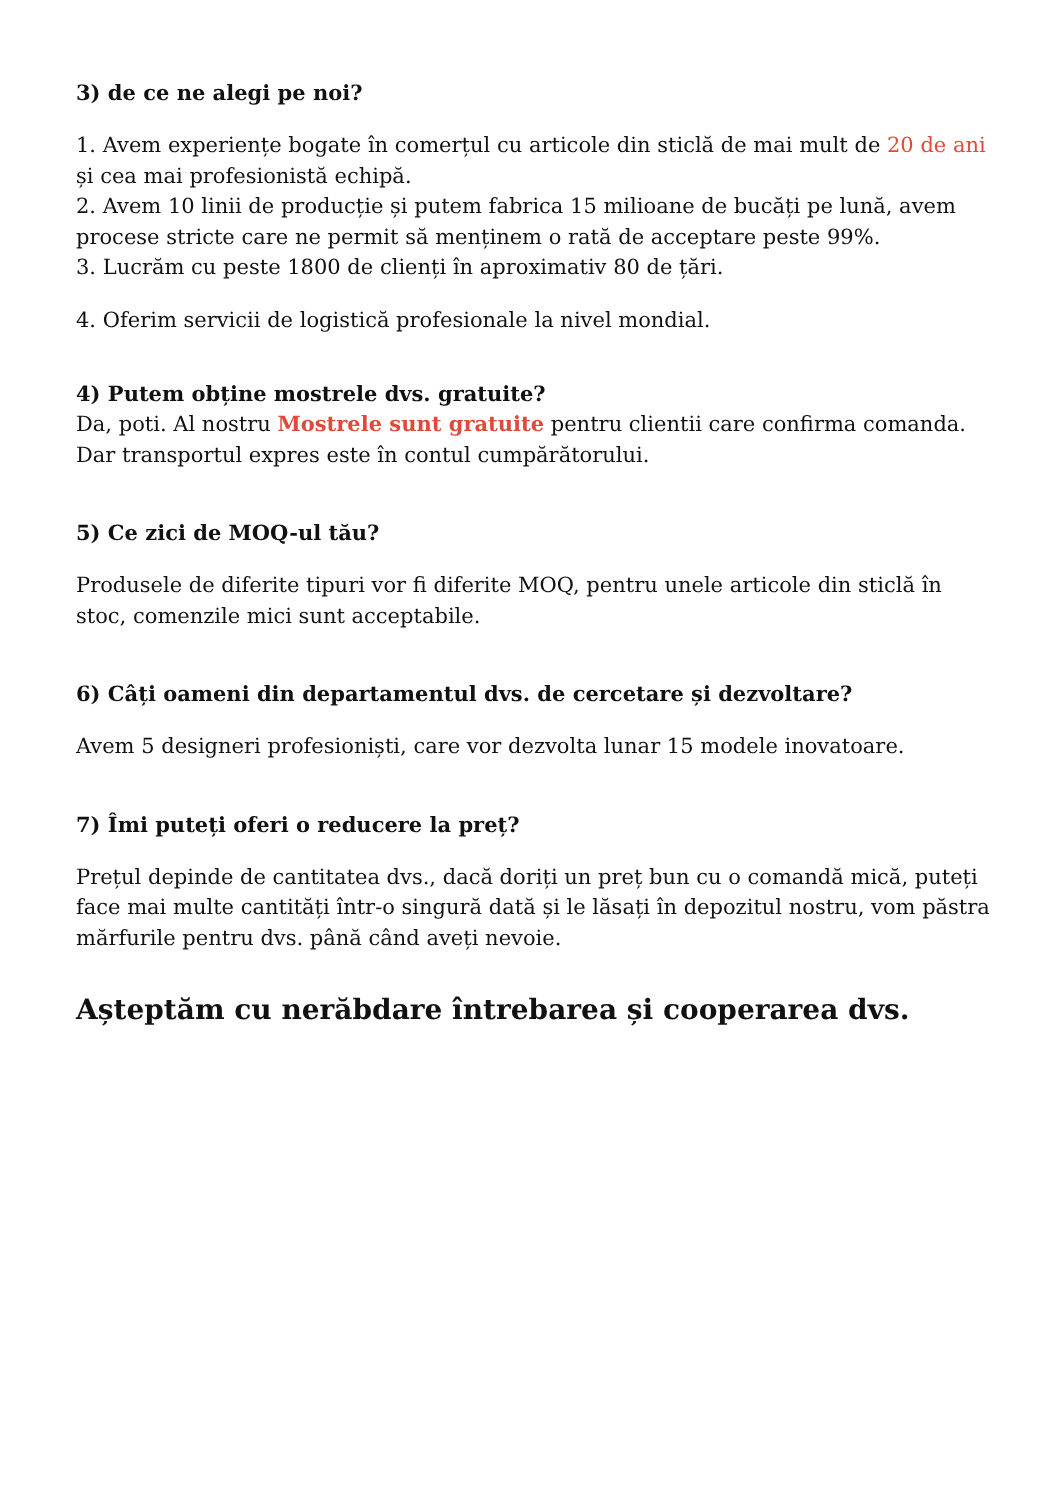3) de ce ne alegi pe noi?
1. Avem experiențe bogate în comerțul cu articole din sticlă de mai mult de 20 de ani și cea mai profesionistă echipă.
2. Avem 10 linii de producție și putem fabrica 15 milioane de bucăți pe lună, avem procese stricte care ne permit să menținem o rată de acceptare peste 99%.
3. Lucrăm cu peste 1800 de clienți în aproximativ 80 de țări.
4. Oferim servicii de logistică profesionale la nivel mondial.
4) Putem obține mostrele dvs. gratuite?
Da, poti. Al nostru Mostrele sunt gratuite pentru clientii care confirma comanda. Dar transportul expres este în contul cumpărătorului.
5) Ce zici de MOQ-ul tău?
Produsele de diferite tipuri vor fi diferite MOQ, pentru unele articole din sticlă în stoc, comenzile mici sunt acceptabile.
6) Câți oameni din departamentul dvs. de cercetare și dezvoltare?
Avem 5 designeri profesioniști, care vor dezvolta lunar 15 modele inovatoare.
7) Îmi puteți oferi o reducere la preț?
Prețul depinde de cantitatea dvs., dacă doriți un preț bun cu o comandă mică, puteți face mai multe cantități într-o singură dată și le lăsați în depozitul nostru, vom păstra mărfurile pentru dvs. până când aveți nevoie.
Așteptăm cu nerăbdare întrebarea și cooperarea dvs.